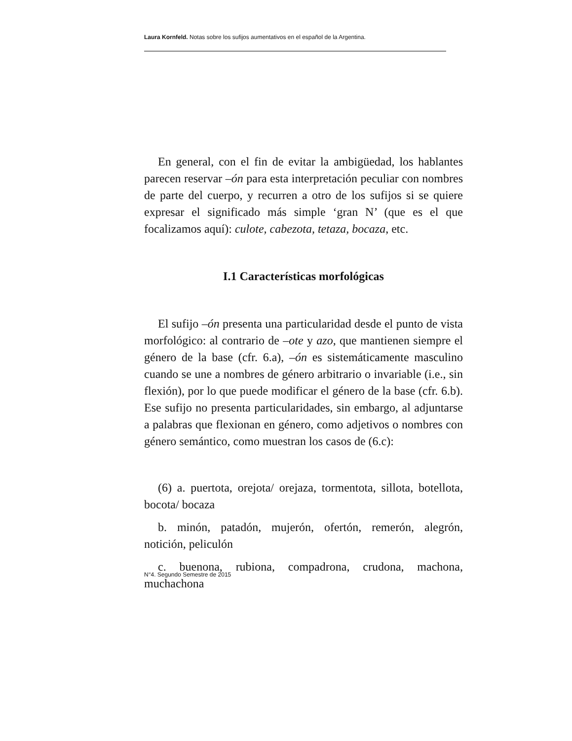Laura Kornfeld. Notas sobre los sufijos aumentativos en el español de la Argentina.
En general, con el fin de evitar la ambigüedad, los hablantes parecen reservar –ón para esta interpretación peculiar con nombres de parte del cuerpo, y recurren a otro de los sufijos si se quiere expresar el significado más simple ‘gran N’ (que es el que focalizamos aquí): culote, cabezota, tetaza, bocaza, etc.
I.1 Características morfológicas
El sufijo –ón presenta una particularidad desde el punto de vista morfológico: al contrario de –ote y azo, que mantienen siempre el género de la base (cfr. 6.a), –ón es sistemáticamente masculino cuando se une a nombres de género arbitrario o invariable (i.e., sin flexión), por lo que puede modificar el género de la base (cfr. 6.b). Ese sufijo no presenta particularidades, sin embargo, al adjuntarse a palabras que flexionan en género, como adjetivos o nombres con género semántico, como muestran los casos de (6.c):
(6) a. puertota, orejota/ orejaza, tormentota, sillota, botellota, bocota/ bocaza
b. minón, patadón, mujerón, ofertón, remerón, alegrón, notición, peliculón
c. buenona, rubiona, compadrona, crudona, machona, muchachona
N°4. Segundo Semestre de 2015